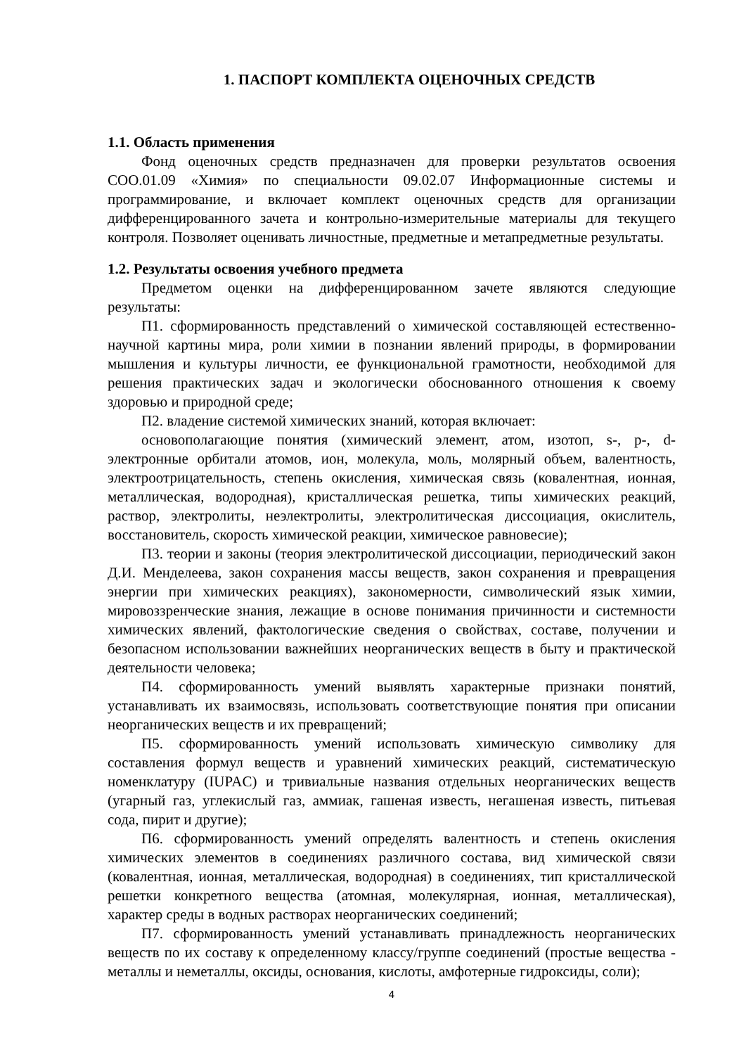1. ПАСПОРТ КОМПЛЕКТА ОЦЕНОЧНЫХ СРЕДСТВ
1.1. Область применения
Фонд оценочных средств предназначен для проверки результатов освоения СОО.01.09 «Химия» по специальности 09.02.07 Информационные системы и программирование, и включает комплект оценочных средств для организации дифференцированного зачета и контрольно-измерительные материалы для текущего контроля. Позволяет оценивать личностные, предметные и метапредметные результаты.
1.2. Результаты освоения учебного предмета
Предметом оценки на дифференцированном зачете являются следующие результаты:
П1. сформированность представлений о химической составляющей естественно-научной картины мира, роли химии в познании явлений природы, в формировании мышления и культуры личности, ее функциональной грамотности, необходимой для решения практических задач и экологически обоснованного отношения к своему здоровью и природной среде;
П2. владение системой химических знаний, которая включает:
основополагающие понятия (химический элемент, атом, изотоп, s-, p-, d-электронные орбитали атомов, ион, молекула, моль, молярный объем, валентность, электроотрицательность, степень окисления, химическая связь (ковалентная, ионная, металлическая, водородная), кристаллическая решетка, типы химических реакций, раствор, электролиты, неэлектролиты, электролитическая диссоциация, окислитель, восстановитель, скорость химической реакции, химическое равновесие);
П3. теории и законы (теория электролитической диссоциации, периодический закон Д.И. Менделеева, закон сохранения массы веществ, закон сохранения и превращения энергии при химических реакциях), закономерности, символический язык химии, мировоззренческие знания, лежащие в основе понимания причинности и системности химических явлений, фактологические сведения о свойствах, составе, получении и безопасном использовании важнейших неорганических веществ в быту и практической деятельности человека;
П4. сформированность умений выявлять характерные признаки понятий, устанавливать их взаимосвязь, использовать соответствующие понятия при описании неорганических веществ и их превращений;
П5. сформированность умений использовать химическую символику для составления формул веществ и уравнений химических реакций, систематическую номенклатуру (IUPAC) и тривиальные названия отдельных неорганических веществ (угарный газ, углекислый газ, аммиак, гашеная известь, негашеная известь, питьевая сода, пирит и другие);
П6. сформированность умений определять валентность и степень окисления химических элементов в соединениях различного состава, вид химической связи (ковалентная, ионная, металлическая, водородная) в соединениях, тип кристаллической решетки конкретного вещества (атомная, молекулярная, ионная, металлическая), характер среды в водных растворах неорганических соединений;
П7. сформированность умений устанавливать принадлежность неорганических веществ по их составу к определенному классу/группе соединений (простые вещества - металлы и неметаллы, оксиды, основания, кислоты, амфотерные гидроксиды, соли);
4